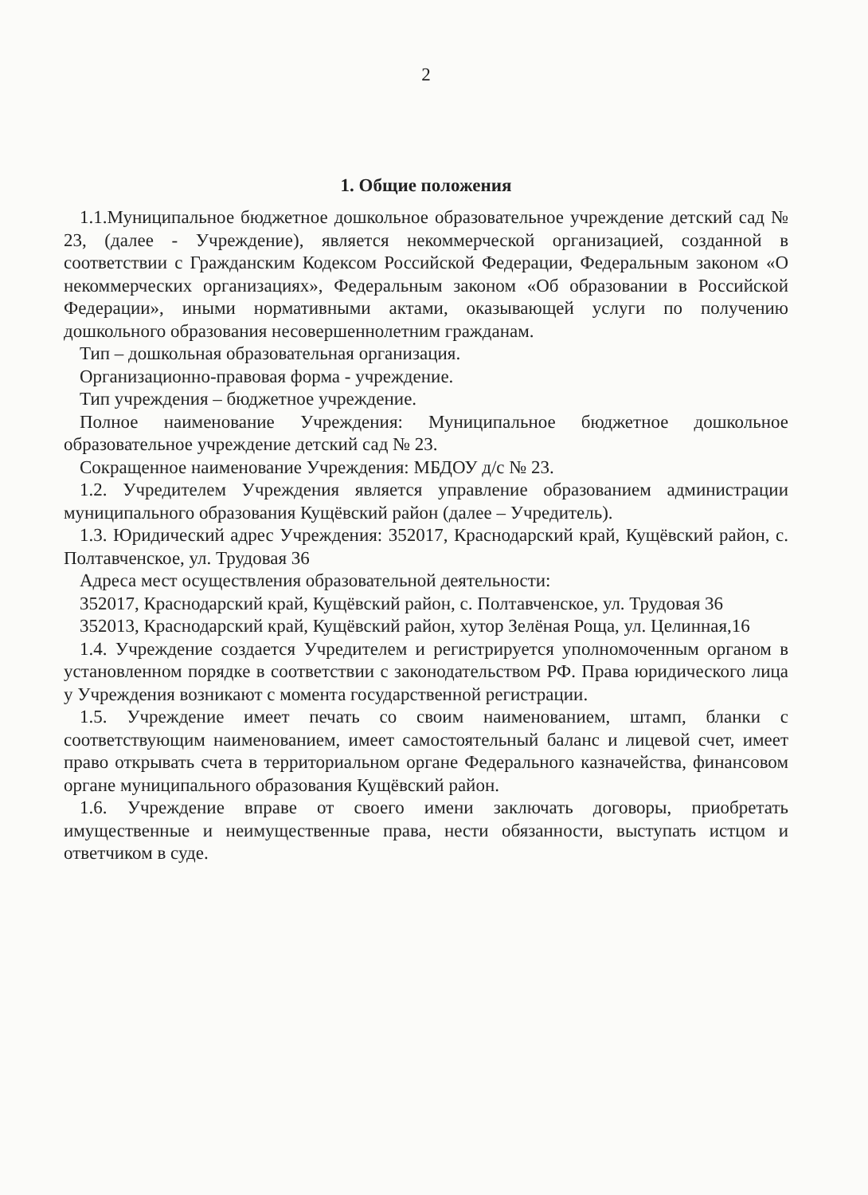2
1. Общие положения
1.1.Муниципальное бюджетное дошкольное образовательное учреждение детский сад № 23, (далее - Учреждение), является некоммерческой организацией, созданной в соответствии с Гражданским Кодексом Российской Федерации, Федеральным законом «О некоммерческих организациях», Федеральным законом «Об образовании в Российской Федерации», иными нормативными актами, оказывающей услуги по получению дошкольного образования несовершеннолетним гражданам.
Тип – дошкольная образовательная организация.
Организационно-правовая форма - учреждение.
Тип учреждения – бюджетное учреждение.
Полное наименование Учреждения: Муниципальное бюджетное дошкольное образовательное учреждение детский сад № 23.
Сокращенное наименование Учреждения: МБДОУ д/с № 23.
1.2. Учредителем Учреждения является управление образованием администрации муниципального образования Кущёвский район (далее – Учредитель).
1.3. Юридический адрес Учреждения: 352017, Краснодарский край, Кущёвский район, с. Полтавченское, ул. Трудовая 36
Адреса мест осуществления образовательной деятельности:
352017, Краснодарский край, Кущёвский район, с. Полтавченское, ул. Трудовая 36
352013, Краснодарский край, Кущёвский район, хутор Зелёная Роща, ул. Целинная,16
1.4. Учреждение создается Учредителем и регистрируется уполномоченным органом в установленном порядке в соответствии с законодательством РФ. Права юридического лица у Учреждения возникают с момента государственной регистрации.
1.5. Учреждение имеет печать со своим наименованием, штамп, бланки с соответствующим наименованием, имеет самостоятельный баланс и лицевой счет, имеет право открывать счета в территориальном органе Федерального казначейства, финансовом органе муниципального образования Кущёвский район.
1.6. Учреждение вправе от своего имени заключать договоры, приобретать имущественные и неимущественные права, нести обязанности, выступать истцом и ответчиком в суде.